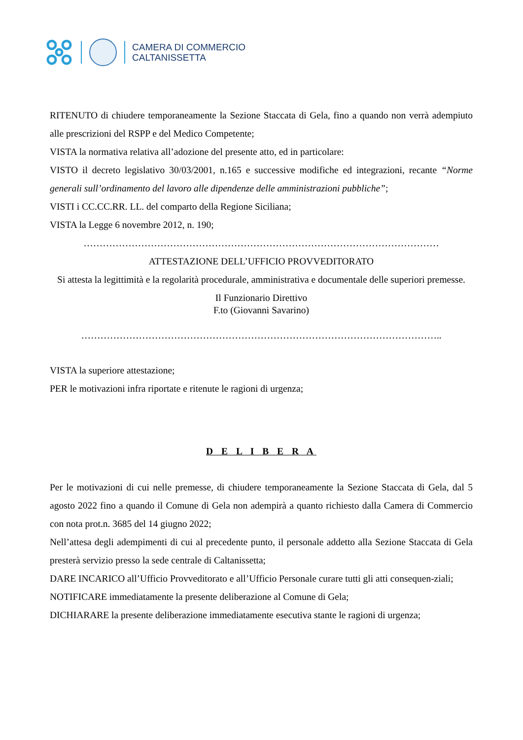CAMERA DI COMMERCIO
CALTANISSETTA
RITENUTO di chiudere temporaneamente la Sezione Staccata di Gela, fino a quando non verrà adempiuto alle prescrizioni del RSPP e del Medico Competente;
VISTA la normativa relativa all’adozione del presente atto, ed in particolare:
VISTO il decreto legislativo 30/03/2001, n.165 e successive modifiche ed integrazioni, recante “Norme generali sull’ordinamento del lavoro alle dipendenze delle amministrazioni pubbliche”;
VISTI i CC.CC.RR. LL. del comparto della Regione Siciliana;
VISTA la Legge 6 novembre 2012, n. 190;
…………………………………………………………………………………………………
ATTESTAZIONE DELL’UFFICIO PROVVEDITORATO
Si attesta la legittimità e la regolarità procedurale, amministrativa e documentale delle superiori premesse.
Il Funzionario Direttivo
F.to (Giovanni Savarino)
…………………………………………………………………………………………………..
VISTA la superiore attestazione;
PER le motivazioni infra riportate e ritenute le ragioni di urgenza;
D E L I B E R A
Per le motivazioni di cui nelle premesse, di chiudere temporaneamente la Sezione Staccata di Gela, dal 5 agosto 2022 fino a quando il Comune di Gela non adempirà a quanto richiesto dalla Camera di Commercio con nota prot.n. 3685 del 14 giugno 2022;
Nell’attesa degli adempimenti di cui al precedente punto, il personale addetto alla Sezione Staccata di Gela presterà servizio presso la sede centrale di Caltanissetta;
DARE INCARICO all’Ufficio Provveditorato e all’Ufficio Personale curare tutti gli atti consequen-ziali;
NOTIFICARE immediatamente la presente deliberazione al Comune di Gela;
DICHIARARE la presente deliberazione immediatamente esecutiva stante le ragioni di urgenza;